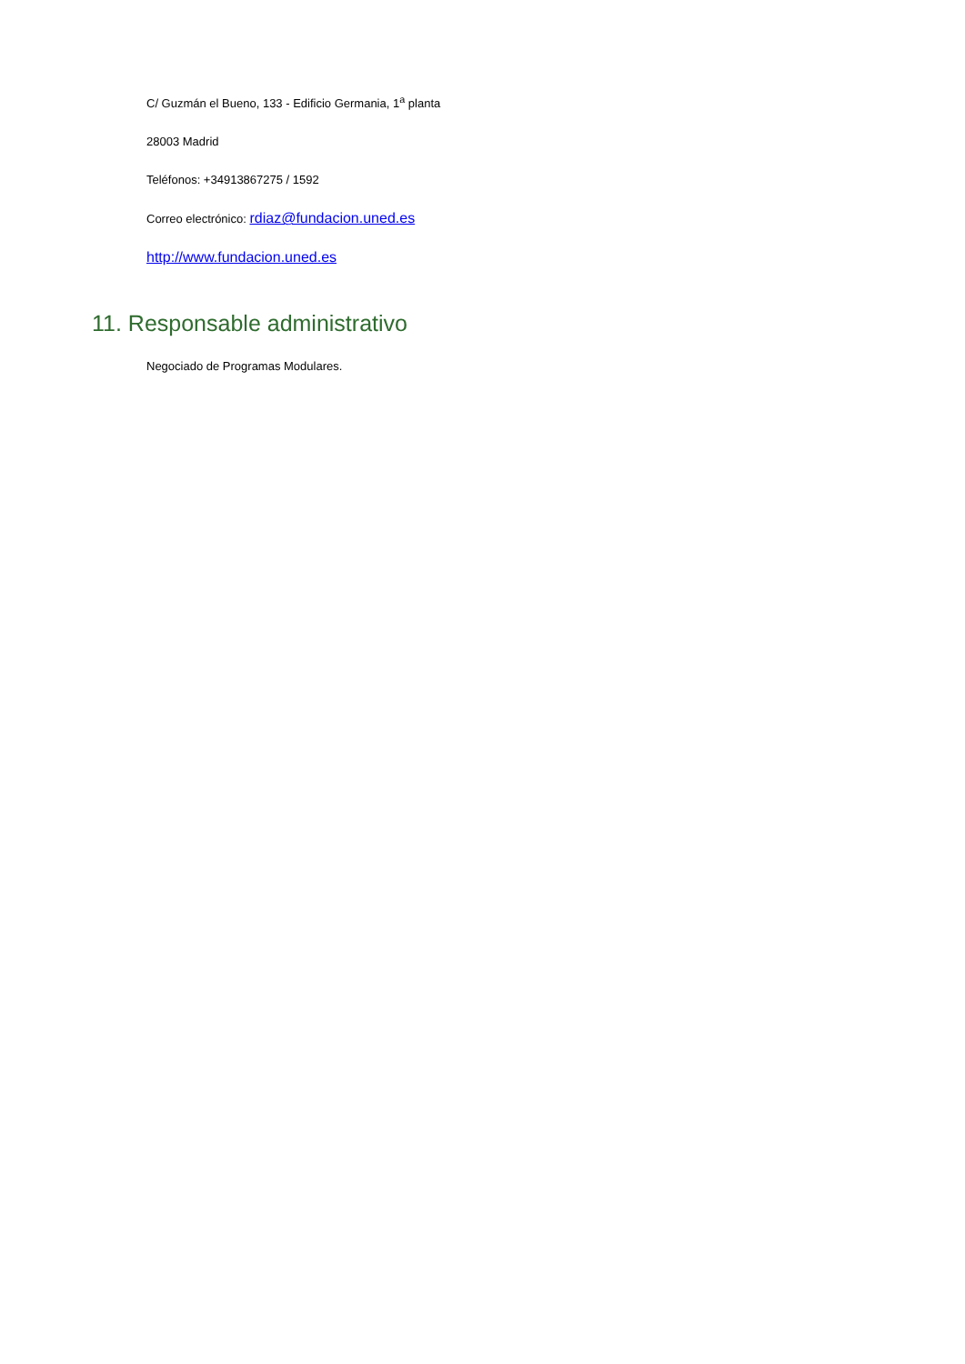C/ Guzmán el Bueno, 133 - Edificio Germania, 1<sup>a</sup> planta
28003 Madrid
Teléfonos: +34913867275 / 1592
Correo electrónico: rdiaz@fundacion.uned.es
http://www.fundacion.uned.es
11. Responsable administrativo
Negociado de Programas Modulares.